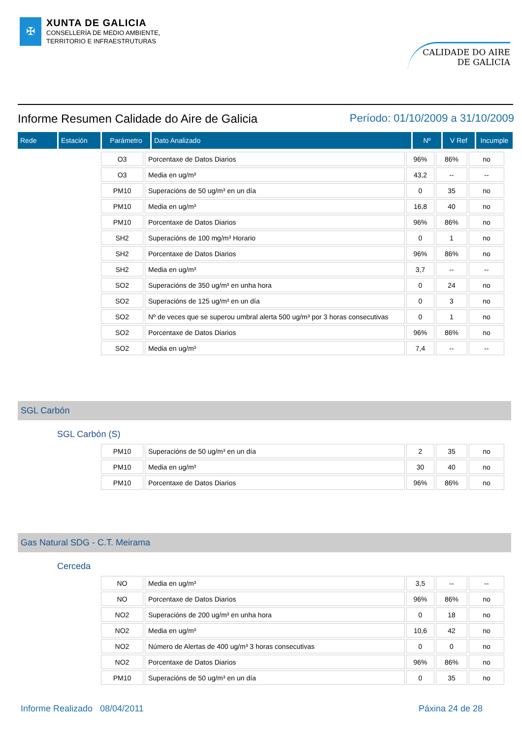✠
XUNTA DE GALICIA
CONSELLERÍA DE MEDIO AMBIENTE,
TERRITORIO E INFRAESTRUTURAS
CALIDADE DO AIRE
DE GALICIA
Informe Resumen Calidade do Aire de Galicia Período: 01/10/2009 a 31/10/2009
| Rede | Estación | Parámetro | Dato Analizado | Nº | V Ref | Incumple |
| --- | --- | --- | --- | --- | --- | --- |
| O3 | Porcentaxe de Datos Diarios | 96% | 86% | no |
| O3 | Media en ug/m³ | 43,2 | -- | -- |
| PM10 | Superacións de 50 ug/m³ en un día | 0 | 35 | no |
| PM10 | Media en ug/m³ | 16,8 | 40 | no |
| PM10 | Porcentaxe de Datos Diarios | 96% | 86% | no |
| SH2 | Superacións de 100 mg/m³ Horario | 0 | 1 | no |
| SH2 | Porcentaxe de Datos Diarios | 96% | 86% | no |
| SH2 | Media en ug/m³ | 3,7 | -- | -- |
| SO2 | Superacións de 350 ug/m³ en unha hora | 0 | 24 | no |
| SO2 | Superacións de 125 ug/m³ en un día | 0 | 3 | no |
| SO2 | Nº de veces que se superou umbral alerta 500 ug/m³ por 3 horas consecutivas | 0 | 1 | no |
| SO2 | Porcentaxe de Datos Diarios | 96% | 86% | no |
| SO2 | Media en ug/m³ | 7,4 | -- | -- |
SGL Carbón
SGL Carbón (S)
| PM10 | Superacións de 50 ug/m³ en un día | 2 | 35 | no |
| PM10 | Media en ug/m³ | 30 | 40 | no |
| PM10 | Porcentaxe de Datos Diarios | 96% | 86% | no |
Gas Natural SDG - C.T. Meirama
Cerceda
| NO | Media en ug/m³ | 3,5 | -- | -- |
| NO | Porcentaxe de Datos Diarios | 96% | 86% | no |
| NO2 | Superacións de 200 ug/m³ en unha hora | 0 | 18 | no |
| NO2 | Media en ug/m³ | 10,6 | 42 | no |
| NO2 | Número de Alertas de 400 ug/m³ 3 horas consecutivas | 0 | 0 | no |
| NO2 | Porcentaxe de Datos Diarios | 96% | 86% | no |
| PM10 | Superacións de 50 ug/m³ en un día | 0 | 35 | no |
Informe Realizado 08/04/2011 Páxina 24 de 28